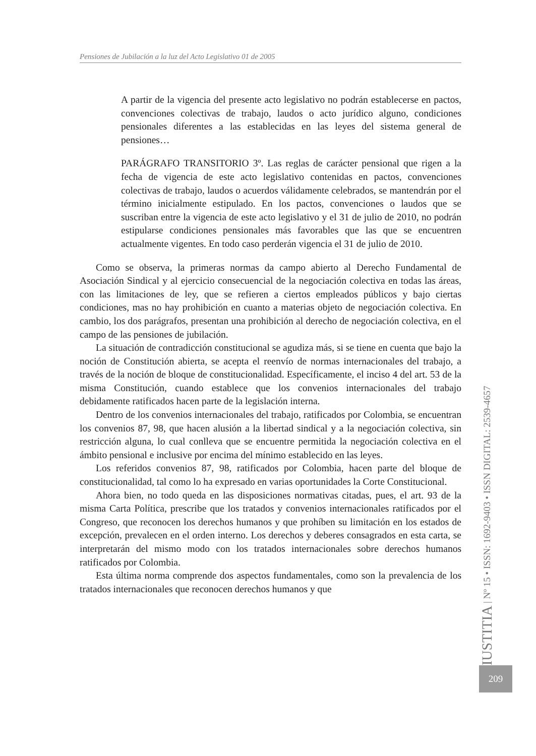Pensiones de Jubilación a la luz del Acto Legislativo 01 de 2005
A partir de la vigencia del presente acto legislativo no podrán establecerse en pactos, convenciones colectivas de trabajo, laudos o acto jurídico alguno, condiciones pensionales diferentes a las establecidas en las leyes del sistema general de pensiones…
PARÁGRAFO TRANSITORIO 3º. Las reglas de carácter pensional que rigen a la fecha de vigencia de este acto legislativo contenidas en pactos, convenciones colectivas de trabajo, laudos o acuerdos válidamente celebrados, se mantendrán por el término inicialmente estipulado. En los pactos, convenciones o laudos que se suscriban entre la vigencia de este acto legislativo y el 31 de julio de 2010, no podrán estipularse condiciones pensionales más favorables que las que se encuentren actualmente vigentes. En todo caso perderán vigencia el 31 de julio de 2010.
Como se observa, la primeras normas da campo abierto al Derecho Fundamental de Asociación Sindical y al ejercicio consecuencial de la negociación colectiva en todas las áreas, con las limitaciones de ley, que se refieren a ciertos empleados públicos y bajo ciertas condiciones, mas no hay prohibición en cuanto a materias objeto de negociación colectiva. En cambio, los dos parágrafos, presentan una prohibición al derecho de negociación colectiva, en el campo de las pensiones de jubilación.
La situación de contradicción constitucional se agudiza más, si se tiene en cuenta que bajo la noción de Constitución abierta, se acepta el reenvío de normas internacionales del trabajo, a través de la noción de bloque de constitucionalidad. Específicamente, el inciso 4 del art. 53 de la misma Constitución, cuando establece que los convenios internacionales del trabajo debidamente ratificados hacen parte de la legislación interna.
Dentro de los convenios internacionales del trabajo, ratificados por Colombia, se encuentran los convenios 87, 98, que hacen alusión a la libertad sindical y a la negociación colectiva, sin restricción alguna, lo cual conlleva que se encuentre permitida la negociación colectiva en el ámbito pensional e inclusive por encima del mínimo establecido en las leyes.
Los referidos convenios 87, 98, ratificados por Colombia, hacen parte del bloque de constitucionalidad, tal como lo ha expresado en varias oportunidades la Corte Constitucional.
Ahora bien, no todo queda en las disposiciones normativas citadas, pues, el art. 93 de la misma Carta Política, prescribe que los tratados y convenios internacionales ratificados por el Congreso, que reconocen los derechos humanos y que prohíben su limitación en los estados de excepción, prevalecen en el orden interno. Los derechos y deberes consagrados en esta carta, se interpretarán del mismo modo con los tratados internacionales sobre derechos humanos ratificados por Colombia.
Esta última norma comprende dos aspectos fundamentales, como son la prevalencia de los tratados internacionales que reconocen derechos humanos y que
IUSTITIA | Nº 15 • ISSN: 1692-9403 • ISSN DIGITAL: 2539-4657
209